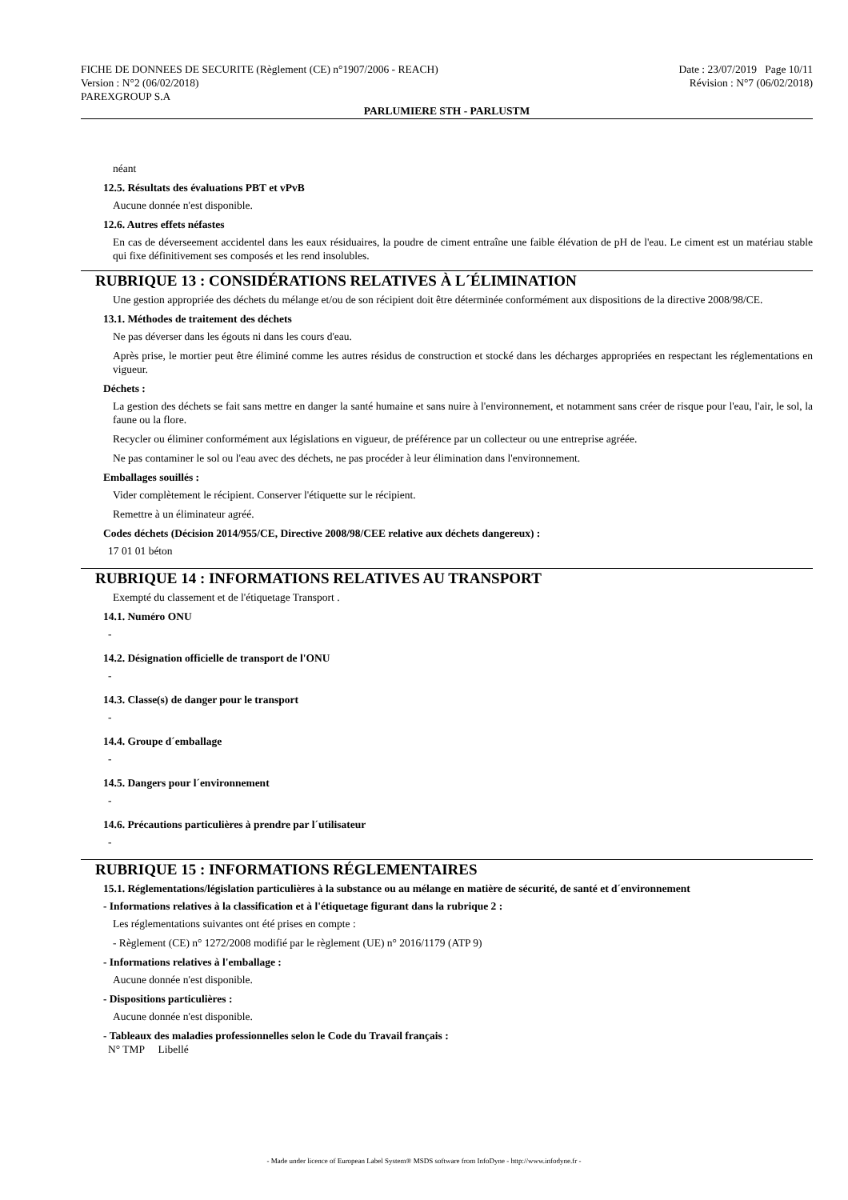FICHE DE DONNEES DE SECURITE (Règlement (CE) n°1907/2006 - REACH) Date : 23/07/2019 Page 10/11
Version : N°2 (06/02/2018) Révision : N°7 (06/02/2018)
PAREXGROUP S.A
PARLUMIERE STH - PARLUSTM
néant
12.5. Résultats des évaluations PBT et vPvB
Aucune donnée n'est disponible.
12.6. Autres effets néfastes
En cas de déverseement accidentel dans les eaux résiduaires, la poudre de ciment entraîne une faible élévation de pH de l'eau. Le ciment est un matériau stable qui fixe définitivement ses composés et les rend insolubles.
RUBRIQUE 13 : CONSIDÉRATIONS RELATIVES À L´ÉLIMINATION
Une gestion appropriée des déchets du mélange et/ou de son récipient doit être déterminée conformément aux dispositions de la directive 2008/98/CE.
13.1. Méthodes de traitement des déchets
Ne pas déverser dans les égouts ni dans les cours d'eau.
Après prise, le mortier peut être éliminé comme les autres résidus de construction et stocké dans les décharges appropriées en respectant les réglementations en vigueur.
Déchets :
La gestion des déchets se fait sans mettre en danger la santé humaine et sans nuire à l'environnement, et notamment sans créer de risque pour l'eau, l'air, le sol, la faune ou la flore.
Recycler ou éliminer conformément aux législations en vigueur, de préférence par un collecteur ou une entreprise agréée.
Ne pas contaminer le sol ou l'eau avec des déchets, ne pas procéder à leur élimination dans l'environnement.
Emballages souillés :
Vider complètement le récipient. Conserver l'étiquette sur le récipient.
Remettre à un éliminateur agréé.
Codes déchets (Décision 2014/955/CE, Directive 2008/98/CEE relative aux déchets dangereux) :
17 01 01 béton
RUBRIQUE 14 : INFORMATIONS RELATIVES AU TRANSPORT
Exempté du classement et de l'étiquetage Transport .
14.1. Numéro ONU
-
14.2. Désignation officielle de transport de l'ONU
-
14.3. Classe(s) de danger pour le transport
-
14.4. Groupe d´emballage
-
14.5. Dangers pour l´environnement
-
14.6. Précautions particulières à prendre par l´utilisateur
-
RUBRIQUE 15 : INFORMATIONS RÉGLEMENTAIRES
15.1. Réglementations/législation particulières à la substance ou au mélange en matière de sécurité, de santé et d´environnement
- Informations relatives à la classification et à l'étiquetage figurant dans la rubrique 2 :
Les réglementations suivantes ont été prises en compte :
- Règlement (CE) n° 1272/2008 modifié par le règlement (UE) n° 2016/1179 (ATP 9)
- Informations relatives à l'emballage :
Aucune donnée n'est disponible.
- Dispositions particulières :
Aucune donnée n'est disponible.
- Tableaux des maladies professionnelles selon le Code du Travail français :
N° TMP Libellé
- Made under licence of European Label System® MSDS software from InfoDyne - http://www.infodyne.fr -